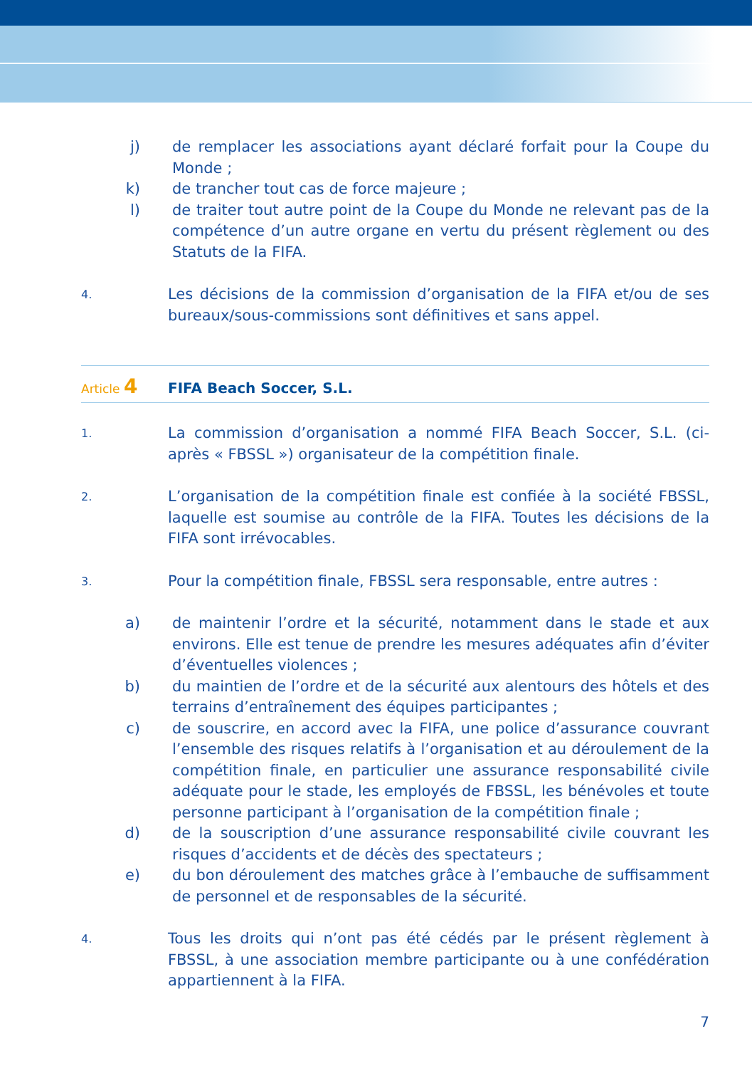j) de remplacer les associations ayant déclaré forfait pour la Coupe du Monde ;
k) de trancher tout cas de force majeure ;
l) de traiter tout autre point de la Coupe du Monde ne relevant pas de la compétence d’un autre organe en vertu du présent règlement ou des Statuts de la FIFA.
4.
Les décisions de la commission d’organisation de la FIFA et/ou de ses bureaux/sous-commissions sont définitives et sans appel.
Article 4
FIFA Beach Soccer, S.L.
1.
La commission d’organisation a nommé FIFA Beach Soccer, S.L. (ci-après « FBSSL ») organisateur de la compétition finale.
2.
L’organisation de la compétition finale est confiée à la société FBSSL, laquelle est soumise au contrôle de la FIFA. Toutes les décisions de la FIFA sont irrévocables.
3.
Pour la compétition finale, FBSSL sera responsable, entre autres :
a) de maintenir l’ordre et la sécurité, notamment dans le stade et aux environs. Elle est tenue de prendre les mesures adéquates afin d’éviter d’éventuelles violences ;
b) du maintien de l’ordre et de la sécurité aux alentours des hôtels et des terrains d’entraînement des équipes participantes ;
c) de souscrire, en accord avec la FIFA, une police d’assurance couvrant l’ensemble des risques relatifs à l’organisation et au déroulement de la compétition finale, en particulier une assurance responsabilité civile adéquate pour le stade, les employés de FBSSL, les bénévoles et toute personne participant à l’organisation de la compétition finale ;
d) de la souscription d’une assurance responsabilité civile couvrant les risques d’accidents et de décès des spectateurs ;
e) du bon déroulement des matches grâce à l’embauche de suffisamment de personnel et de responsables de la sécurité.
4.
Tous les droits qui n’ont pas été cédés par le présent règlement à FBSSL, à une association membre participante ou à une confédération appartiennent à la FIFA.
7